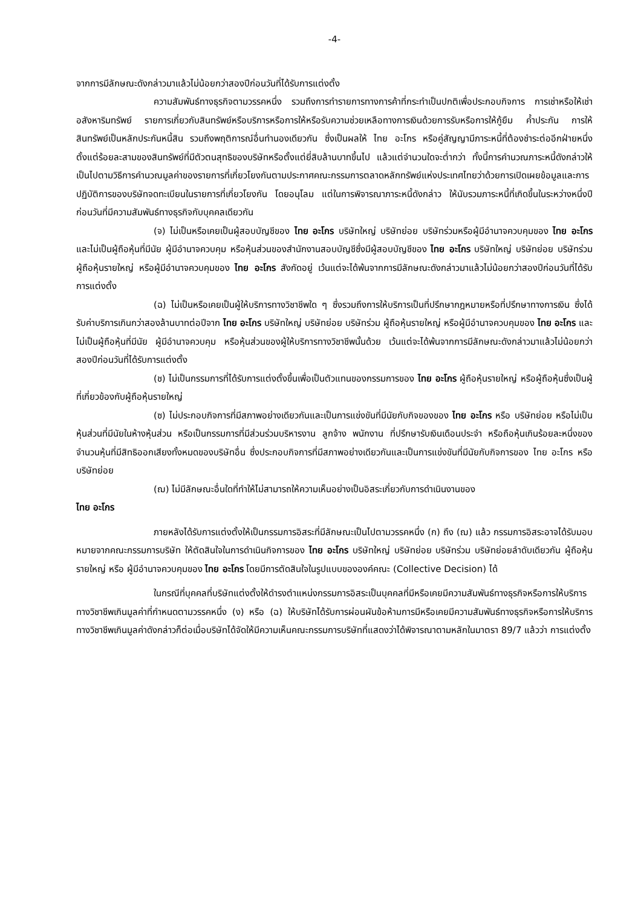-4-
จากการมีลักษณะดังกล่าวมาแล้วไม่น้อยกว่าสองปีก่อนวันที่ได้รับการแต่งตั้ง
ความสัมพันธ์ทางธุรกิจตามวรรคหนึ่ง รวมถึงการทำรายการทางการค้าที่กระทำเป็นปกติเพื่อประกอบกิจการ การเช่าหรือให้เช่าอสังหาริมทรัพย์ รายการเกี่ยวกับสินทรัพย์หรือบริการหรือการให้หรือรับความช่วยเหลือทางการเงินด้วยการรับหรือการให้กู้ยืม ค้ำประกัน การให้สินทรัพย์เป็นหลักประกันหนี้สิน รวมถึงพฤติการณ์อื่นทำนองเดียวกัน ซึ่งเป็นผลให้ ไทย อะโกร หรือคู่สัญญามีภาระหนี้ที่ต้องชำระต่ออีกฝ่ายหนึ่ง ตั้งแต่ร้อยละสามของสินทรัพย์ที่มีตัวตนสุทธิของบริษัทหรือตั้งแต่ยี่สิบล้านบาทขึ้นไป แล้วแต่จำนวนใดจะต่ำกว่า ทั้งนี้การคำนวณภาระหนี้ดังกล่าวให้เป็นไปตามวิธีการคำนวณมูลค่าของรายการที่เกี่ยวโยงกันตามประกาศคณะกรรมการตลาดหลักทรัพย์แห่งประเทศไทยว่าด้วยการเปิดเผยข้อมูลและการปฏิบัติการของบริษัทจดทะเบียนในรายการที่เกี่ยวโยงกัน โดยอนุโลม แต่ในการพิจารณาภาระหนี้ดังกล่าว ให้นับรวมภาระหนี้ที่เกิดขึ้นในระหว่างหนึ่งปีก่อนวันที่มีความสัมพันธ์ทางธุรกิจกับบุคคลเดียวกัน
(จ) ไม่เป็นหรือเคยเป็นผู้สอบบัญชีของ ไทย อะโกร บริษัทใหญ่ บริษัทย่อย บริษัทร่วมหรือผู้มีอำนาจควบคุมของ ไทย อะโกร และไม่เป็นผู้ถือหุ้นที่มีนัย ผู้มีอำนาจควบคุม หรือหุ้นส่วนของสำนักงานสอบบัญชีซึ่งมีผู้สอบบัญชีของ ไทย อะโกร บริษัทใหญ่ บริษัทย่อย บริษัทร่วม ผู้ถือหุ้นรายใหญ่ หรือผู้มีอำนาจควบคุมของ ไทย อะโกร สังกัดอยู่ เว้นแต่จะได้พ้นจากการมีลักษณะดังกล่าวมาแล้วไม่น้อยกว่าสองปีก่อนวันที่ได้รับการแต่งตั้ง
(ฉ) ไม่เป็นหรือเคยเป็นผู้ให้บริการทางวิชาชีพใด ๆ ซึ่งรวมถึงการให้บริการเป็นที่ปรึกษากฎหมายหรือที่ปรึกษาทางการเงิน ซึ่งได้รับค่าบริการเกินกว่าสองล้านบาทต่อปีจาก ไทย อะโกร บริษัทใหญ่ บริษัทย่อย บริษัทร่วม ผู้ถือหุ้นรายใหญ่ หรือผู้มีอำนาจควบคุมของ ไทย อะโกร และไม่เป็นผู้ถือหุ้นที่มีนัย ผู้มีอำนาจควบคุม หรือหุ้นส่วนของผู้ให้บริการทางวิชาชีพนั้นด้วย เว้นแต่จะได้พ้นจากการมีลักษณะดังกล่าวมาแล้วไม่น้อยกว่าสองปีก่อนวันที่ได้รับการแต่งตั้ง
(ช) ไม่เป็นกรรมการที่ได้รับการแต่งตั้งขึ้นเพื่อเป็นตัวแทนของกรรมการของ ไทย อะโกร ผู้ถือหุ้นรายใหญ่ หรือผู้ถือหุ้นซึ่งเป็นผู้ที่เกี่ยวข้องกับผู้ถือหุ้นรายใหญ่
(ซ) ไม่ประกอบกิจการที่มีสภาพอย่างเดียวกันและเป็นการแข่งขันที่มีนัยกับกิจของของ ไทย อะโกร หรือ บริษัทย่อย หรือไม่เป็นหุ้นส่วนที่มีนัยในห้างหุ้นส่วน หรือเป็นกรรมการที่มีส่วนร่วมบริหารงาน ลูกจ้าง พนักงาน ที่ปรึกษารับเงินเดือนประจำ หรือถือหุ้นเกินร้อยละหนึ่งของจำนวนหุ้นที่มีสิทธิออกเสียงทั้งหมดของบริษัทอื่น ซึ่งประกอบกิจการที่มีสภาพอย่างเดียวกันและเป็นการแข่งขันที่มีนัยกับกิจการของ ไทย อะโกร หรือบริษัทย่อย
(ฌ) ไม่มีลักษณะอื่นใดที่ทำให้ไม่สามารถให้ความเห็นอย่างเป็นอิสระเกี่ยวกับการดำเนินงานของ
ไทย อะโกร
ภายหลังได้รับการแต่งตั้งให้เป็นกรรมการอิสระที่มีลักษณะเป็นไปตามวรรคหนึ่ง (ก) ถึง (ฌ) แล้ว กรรมการอิสระอาจได้รับมอบหมายจากคณะกรรมการบริษัท ให้ตัดสินใจในการดำเนินกิจการของ ไทย อะโกร บริษัทใหญ่ บริษัทย่อย บริษัทร่วม บริษัทย่อยลำดับเดียวกัน ผู้ถือหุ้นรายใหญ่ หรือ ผู้มีอำนาจควบคุมของ ไทย อะโกร โดยมีการตัดสินใจในรูปแบบขององค์คณะ (Collective Decision) ได้
ในกรณีที่บุคคลที่บริษัทแต่งตั้งให้ดำรงตำแหน่งกรรมการอิสระเป็นบุคคลที่มีหรือเคยมีความสัมพันธ์ทางธุรกิจหรือการให้บริการทางวิชาชีพเกินมูลค่าที่กำหนดตามวรรคหนึ่ง (ง) หรือ (ฉ) ให้บริษัทได้รับการผ่อนผันข้อห้ามการมีหรือเคยมีความสัมพันธ์ทางธุรกิจหรือการให้บริการทางวิชาชีพเกินมูลค่าดังกล่าวก็ต่อเมื่อบริษัทได้จัดให้มีความเห็นคณะกรรมการบริษัทที่แสดงว่าได้พิจารณาตามหลักในมาตรา 89/7 แล้วว่า การแต่งตั้ง